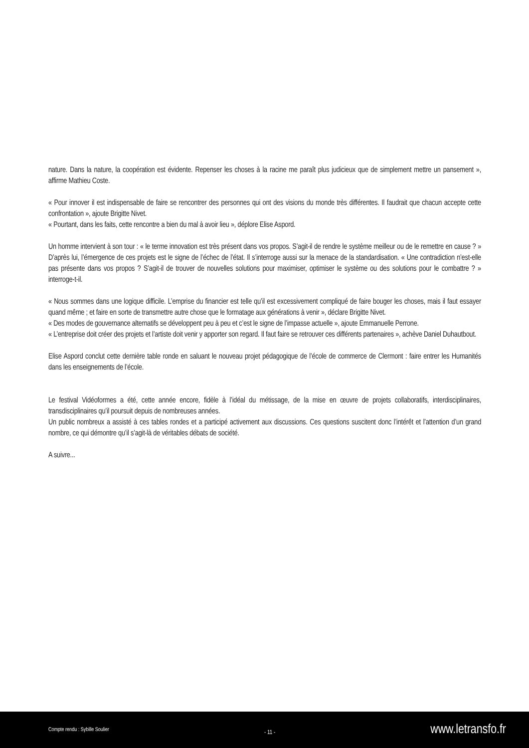nature. Dans la nature, la coopération est évidente. Repenser les choses à la racine me paraît plus judicieux que de simplement mettre un pansement », affirme Mathieu Coste.
« Pour innover il est indispensable de faire se rencontrer des personnes qui ont des visions du monde très différentes. Il faudrait que chacun accepte cette confrontation », ajoute Brigitte Nivet.
« Pourtant, dans les faits, cette rencontre a bien du mal à avoir lieu », déplore Elise Aspord.
Un homme intervient à son tour : « le terme innovation est très présent dans vos propos. S’agit-il de rendre le système meilleur ou de le remettre en cause ? » D’après lui, l’émergence de ces projets est le signe de l’échec de l’état. Il s’interroge aussi sur la menace de la standardisation. « Une contradiction n’est-elle pas présente dans vos propos ? S’agit-il de trouver de nouvelles solutions pour maximiser, optimiser le système ou des solutions pour le combattre ? » interroge-t-il.
« Nous sommes dans une logique difficile. L’emprise du financier est telle qu’il est excessivement compliqué de faire bouger les choses, mais il faut essayer quand même ; et faire en sorte de transmettre autre chose que le formatage aux générations à venir », déclare Brigitte Nivet.
« Des modes de gouvernance alternatifs se développent peu à peu et c’est le signe de l’impasse actuelle », ajoute Emmanuelle Perrone.
« L’entreprise doit créer des projets et l’artiste doit venir y apporter son regard. Il faut faire se retrouver ces différents partenaires », achève Daniel Duhautbout.
Elise Aspord conclut cette dernière table ronde en saluant le nouveau projet pédagogique de l’école de commerce de Clermont : faire entrer les Humanités dans les enseignements de l’école.
Le festival Vidéoformes a été, cette année encore, fidèle à l’idéal du métissage, de la mise en œuvre de projets collaboratifs, interdisciplinaires, transdisciplinaires qu’il poursuit depuis de nombreuses années.
Un public nombreux a assisté à ces tables rondes et a participé activement aux discussions. Ces questions suscitent donc l’intérêt et l’attention d’un grand nombre, ce qui démontre qu’il s’agit-là de véritables débats de société.
A suivre...
Compte rendu : Sybille Soulier - 11 - www.letransfo.fr